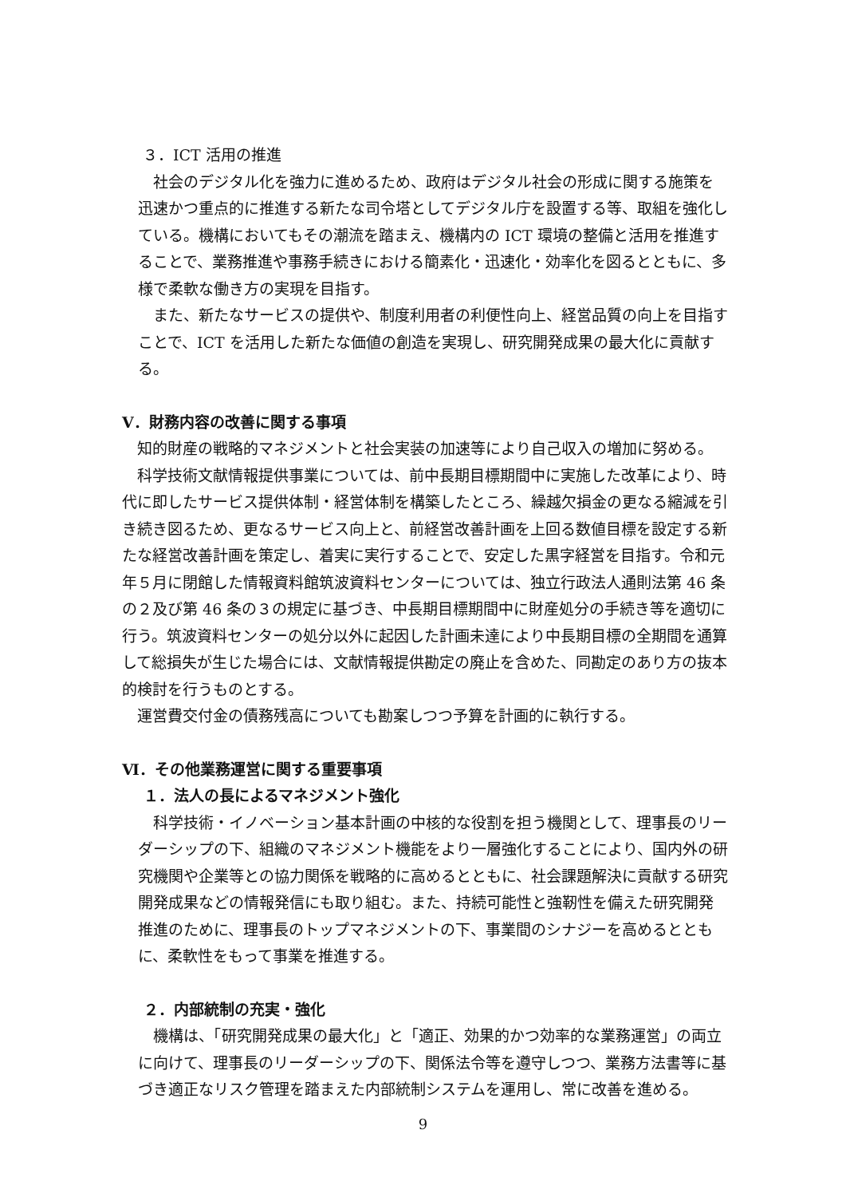３．ICT 活用の推進
社会のデジタル化を強力に進めるため、政府はデジタル社会の形成に関する施策を迅速かつ重点的に推進する新たな司令塔としてデジタル庁を設置する等、取組を強化している。機構においてもその潮流を踏まえ、機構内の ICT 環境の整備と活用を推進することで、業務推進や事務手続きにおける簡素化・迅速化・効率化を図るとともに、多様で柔軟な働き方の実現を目指す。
また、新たなサービスの提供や、制度利用者の利便性向上、経営品質の向上を目指すことで、ICT を活用した新たな価値の創造を実現し、研究開発成果の最大化に貢献する。
Ⅴ．財務内容の改善に関する事項
知的財産の戦略的マネジメントと社会実装の加速等により自己収入の増加に努める。
科学技術文献情報提供事業については、前中長期目標期間中に実施した改革により、時代に即したサービス提供体制・経営体制を構築したところ、繰越欠損金の更なる縮減を引き続き図るため、更なるサービス向上と、前経営改善計画を上回る数値目標を設定する新たな経営改善計画を策定し、着実に実行することで、安定した黒字経営を目指す。令和元年５月に閉館した情報資料館筑波資料センターについては、独立行政法人通則法第 46 条の２及び第 46 条の３の規定に基づき、中長期目標期間中に財産処分の手続き等を適切に行う。筑波資料センターの処分以外に起因した計画未達により中長期目標の全期間を通算して総損失が生じた場合には、文献情報提供勘定の廃止を含めた、同勘定のあり方の抜本的検討を行うものとする。
運営費交付金の債務残高についても勘案しつつ予算を計画的に執行する。
Ⅵ．その他業務運営に関する重要事項
１．法人の長によるマネジメント強化
科学技術・イノベーション基本計画の中核的な役割を担う機関として、理事長のリーダーシップの下、組織のマネジメント機能をより一層強化することにより、国内外の研究機関や企業等との協力関係を戦略的に高めるとともに、社会課題解決に貢献する研究開発成果などの情報発信にも取り組む。また、持続可能性と強靭性を備えた研究開発推進のために、理事長のトップマネジメントの下、事業間のシナジーを高めるとともに、柔軟性をもって事業を推進する。
２．内部統制の充実・強化
機構は、「研究開発成果の最大化」と「適正、効果的かつ効率的な業務運営」の両立に向けて、理事長のリーダーシップの下、関係法令等を遵守しつつ、業務方法書等に基づき適正なリスク管理を踏まえた内部統制システムを運用し、常に改善を進める。
9